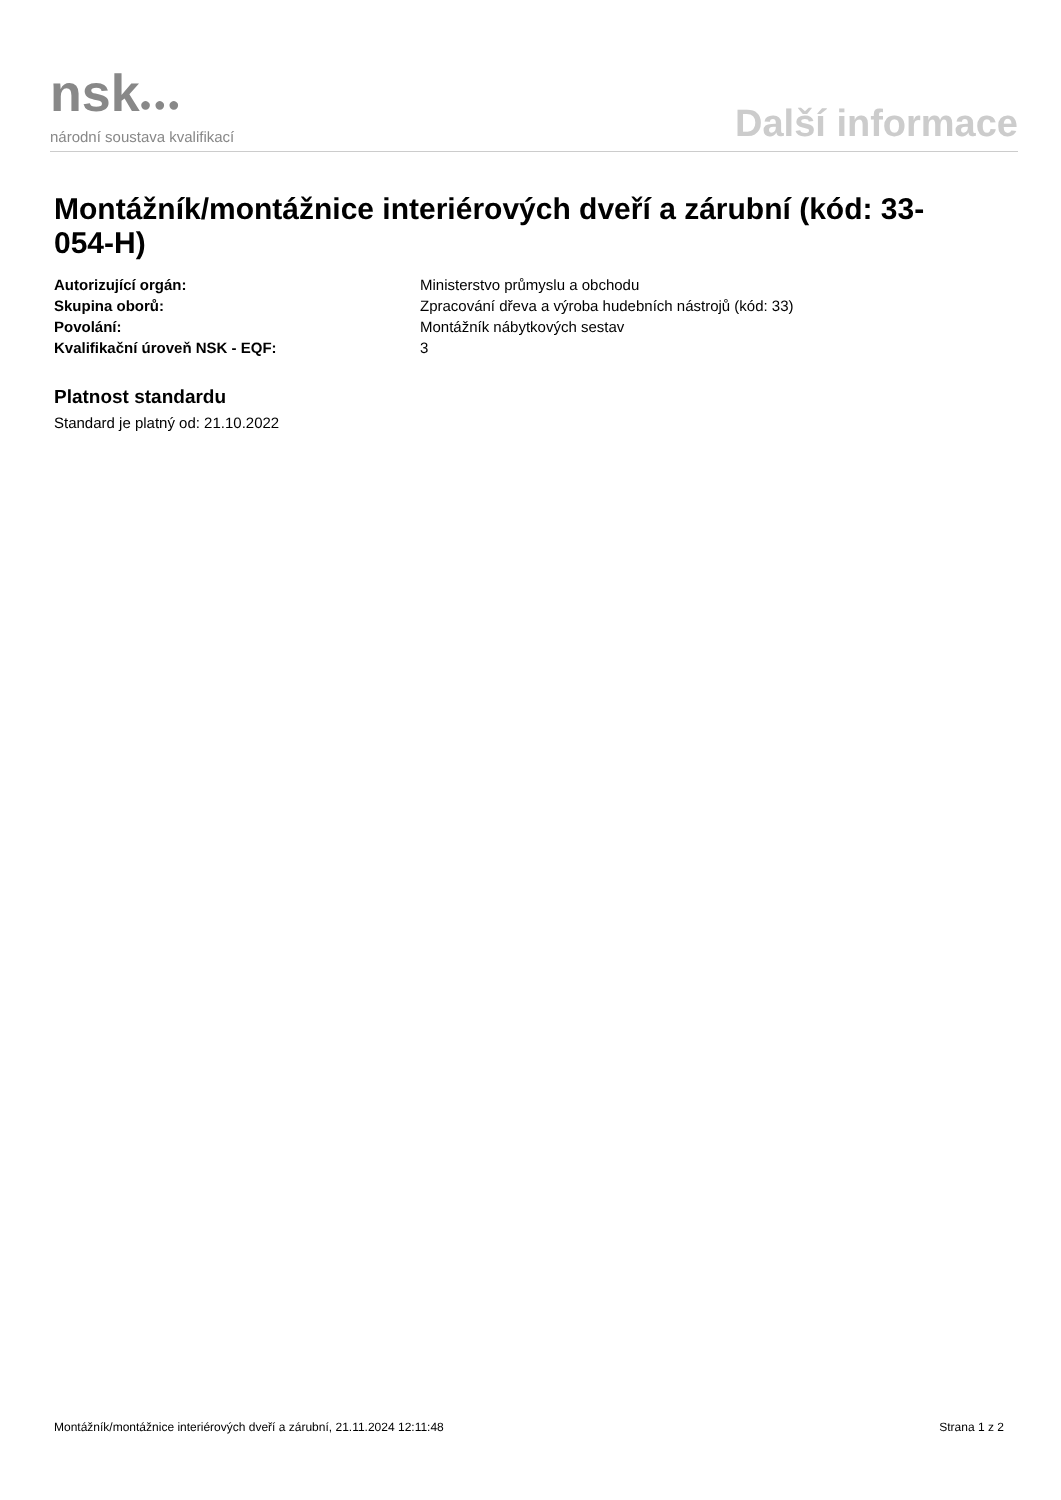nsk●●●
národní soustava kvalifikací
Další informace
Montážník/montážnice interiérových dveří a zárubní (kód: 33-054-H)
Autorizující orgán: Ministerstvo průmyslu a obchodu
Skupina oborů: Zpracování dřeva a výroba hudebních nástrojů (kód: 33)
Povolání: Montážník nábytkových sestav
Kvalifikační úroveň NSK - EQF: 3
Platnost standardu
Standard je platný od: 21.10.2022
Montážník/montážnice interiérových dveří a zárubní, 21.11.2024 12:11:48 Strana 1 z 2